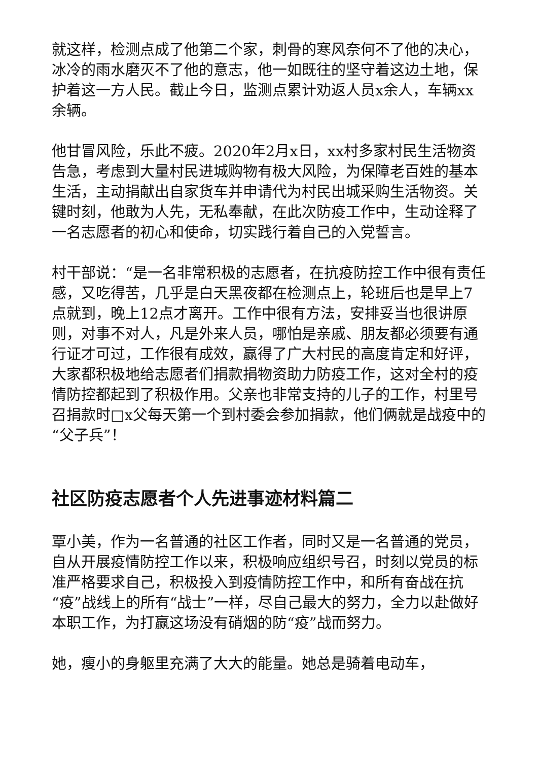就这样，检测点成了他第二个家，刺骨的寒风奈何不了他的决心，冰冷的雨水磨灭不了他的意志，他一如既往的坚守着这边土地，保护着这一方人民。截止今日，监测点累计劝返人员x余人，车辆xx余辆。
他甘冒风险，乐此不疲。2020年2月x日，xx村多家村民生活物资告急，考虑到大量村民进城购物有极大风险，为保障老百姓的基本生活，主动捐献出自家货车并申请代为村民出城采购生活物资。关键时刻，他敢为人先，无私奉献，在此次防疫工作中，生动诠释了一名志愿者的初心和使命，切实践行着自己的入党誓言。
村干部说：“是一名非常积极的志愿者，在抗疫防控工作中很有责任感，又吃得苦，几乎是白天黑夜都在检测点上，轮班后也是早上7点就到，晚上12点才离开。工作中很有方法，安排妥当也很讲原则，对事不对人，凡是外来人员，哪怕是亲戚、朋友都必须要有通行证才可过，工作很有成效，赢得了广大村民的高度肯定和好评，大家都积极地给志愿者们捐款捐物资助力防疫工作，这对全村的疫情防控都起到了积极作用。父亲也非常支持的儿子的工作，村里号召捐款时□x父每天第一个到村委会参加捐款，他们俩就是战疫中的“父子兵”！
社区防疫志愿者个人先进事迹材料篇二
覃小美，作为一名普通的社区工作者，同时又是一名普通的党员，自从开展疫情防控工作以来，积极响应组织号召，时刻以党员的标准严格要求自己，积极投入到疫情防控工作中，和所有奋战在抗“疫”战线上的所有“战士”一样，尽自己最大的努力，全力以赴做好本职工作，为打赢这场没有硝烟的防“疫”战而努力。
她，瘦小的身躯里充满了大大的能量。她总是骑着电动车，